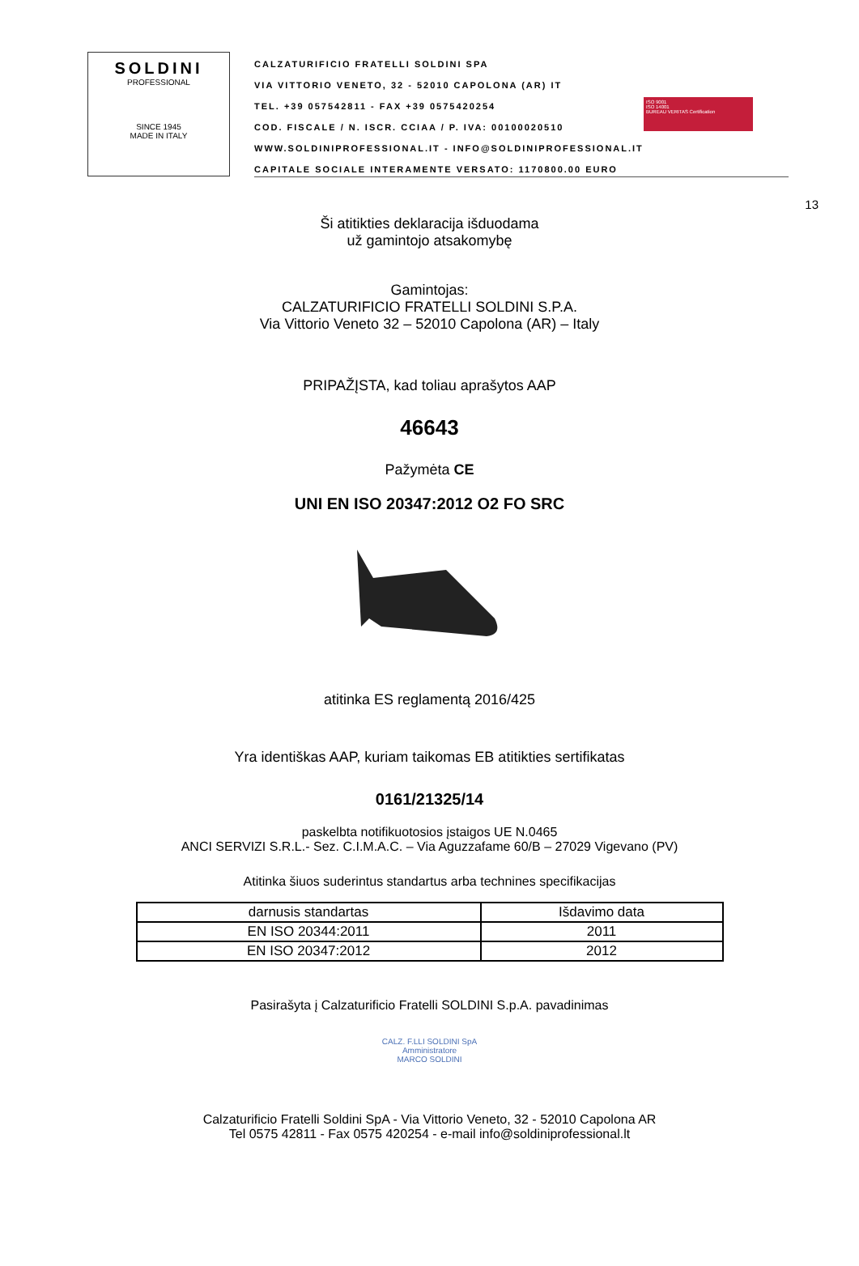SOLDINI
PROFESSIONAL
SINCE 1945
MADE IN ITALY
CALZATURIFICIO FRATELLI SOLDINI SPA
VIA VITTORIO VENETO, 32 - 52010 CAPOLONA (AR) IT
TEL. +39 057542811 - FAX +39 0575420254
COD. FISCALE / N. ISCR. CCIAA / P. IVA: 00100020510
WWW.SOLDINIPROFESSIONAL.IT - INFO@SOLDINIPROFESSIONAL.IT
CAPITALE SOCIALE INTERAMENTE VERSATO: 1170800.00 EURO
ISO 9001
ISO 14001
BUREAU VERITAS Certification
13
Ši atitikties deklaracija išduodama
už gamintojo atsakomybę
Gamintojas:
CALZATURIFICIO FRATELLI SOLDINI S.P.A.
Via Vittorio Veneto 32 – 52010 Capolona (AR) – Italy
PRIPAŽĮSTA, kad toliau aprašytos AAP
46643
Pažymėta CE
UNI EN ISO 20347:2012 O2 FO SRC
atitinka ES reglamentą 2016/425
Yra identiškas AAP, kuriam taikomas EB atitikties sertifikatas
0161/21325/14
paskelbta notifikuotosios įstaigos UE N.0465
ANCI SERVIZI S.R.L.- Sez. C.I.M.A.C. – Via Aguzzafame 60/B – 27029 Vigevano (PV)
Atitinka šiuos suderintus standartus arba technines specifikacijas
| darnusis standartas | Išdavimo data |
| --- | --- |
| EN ISO 20344:2011 | 2011 |
| EN ISO 20347:2012 | 2012 |
Pasirašyta į Calzaturificio Fratelli SOLDINI S.p.A. pavadinimas
CALZ. F.LLI SOLDINI SpA
Amministratore
MARCO SOLDINI
Calzaturificio Fratelli Soldini SpA - Via Vittorio Veneto, 32 - 52010 Capolona AR
Tel 0575 42811 - Fax 0575 420254 - e-mail info@soldiniprofessional.lt